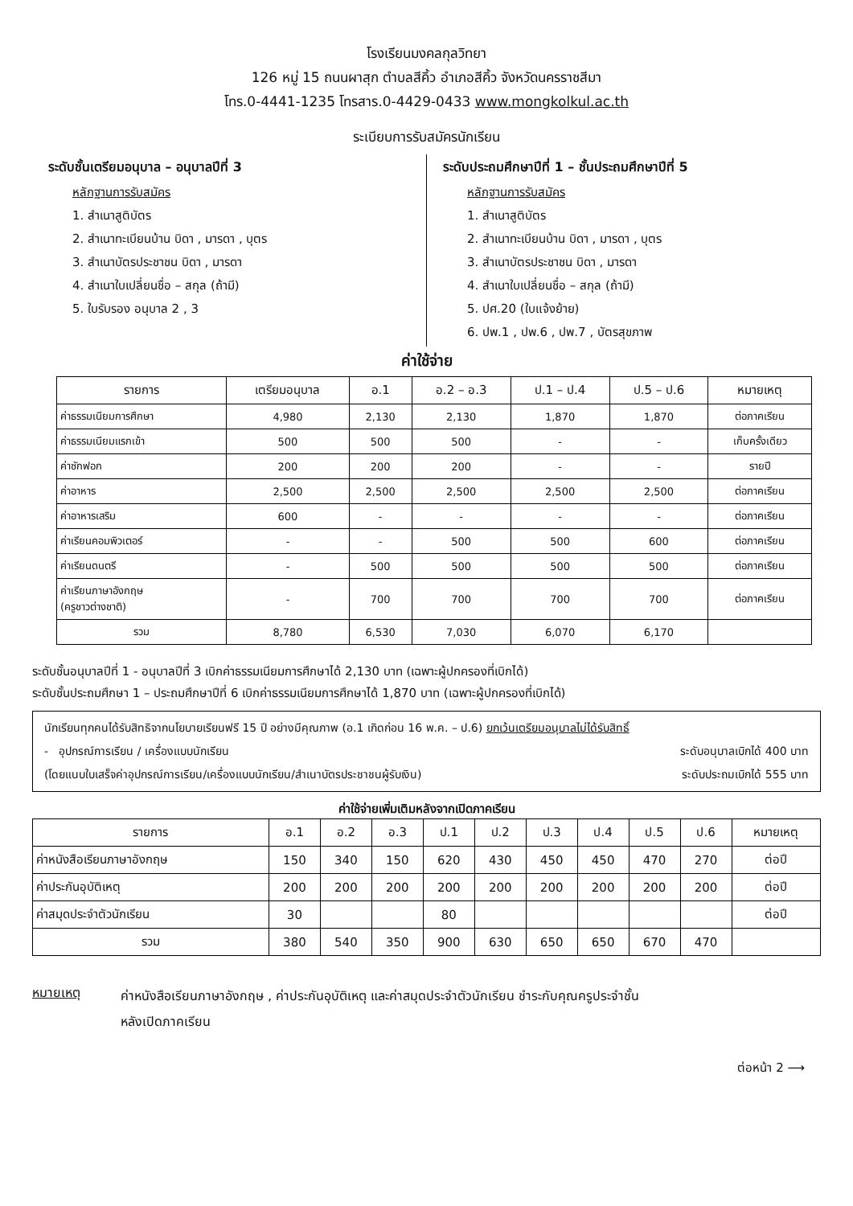โรงเรียนมงคลกุลวิทยา
126 หมู่ 15 ถนนผาสุก ตำบลสีคิ้ว อำเภอสีคิ้ว จังหวัดนครราชสีมา
โทร.0-4441-1235 โทรสาร.0-4429-0433 www.mongkolkul.ac.th
ระเบียบการรับสมัครนักเรียน
ระดับชั้นเตรียมอนุบาล – อนุบาลปีที่ 3
หลักฐานการรับสมัคร
1. สำเนาสูติบัตร
2. สำเนาทะเบียนบ้าน บิดา , มารดา , บุตร
3. สำเนาบัตรประชาชน บิดา , มารดา
4. สำเนาใบเปลี่ยนชื่อ – สกุล (ถ้ามี)
5. ใบรับรอง อนุบาล 2 , 3
ระดับประถมศึกษาปีที่ 1 – ชั้นประถมศึกษาปีที่ 5
หลักฐานการรับสมัคร
1. สำเนาสูติบัตร
2. สำเนาทะเบียนบ้าน บิดา , มารดา , บุตร
3. สำเนาบัตรประชาชน บิดา , มารดา
4. สำเนาใบเปลี่ยนชื่อ – สกุล (ถ้ามี)
5. ปศ.20 (ใบแจ้งย้าย)
6. ปพ.1 , ปพ.6 , ปพ.7 , บัตรสุขภาพ
ค่าใช้จ่าย
| รายการ | เตรียมอนุบาล | อ.1 | อ.2 – อ.3 | ป.1 – ป.4 | ป.5 – ป.6 | หมายเหตุ |
| --- | --- | --- | --- | --- | --- | --- |
| ค่าธรรมเนียมการศึกษา | 4,980 | 2,130 | 2,130 | 1,870 | 1,870 | ต่อภาคเรียน |
| ค่าธรรมเนียมแรกเข้า | 500 | 500 | 500 | - | - | เก็บครั้งเดียว |
| ค่าซักฟอก | 200 | 200 | 200 | - | - | รายปี |
| ค่าอาหาร | 2,500 | 2,500 | 2,500 | 2,500 | 2,500 | ต่อภาคเรียน |
| ค่าอาหารเสริม | 600 | - | - | - | - | ต่อภาคเรียน |
| ค่าเรียนคอมพิวเตอร์ | - | - | 500 | 500 | 600 | ต่อภาคเรียน |
| ค่าเรียนดนตรี | - | 500 | 500 | 500 | 500 | ต่อภาคเรียน |
| ค่าเรียนภาษาอังกฤษ (ครูชาวต่างชาติ) | - | 700 | 700 | 700 | 700 | ต่อภาคเรียน |
| รวม | 8,780 | 6,530 | 7,030 | 6,070 | 6,170 | |
ระดับชั้นอนุบาลปีที่ 1 - อนุบาลปีที่ 3 เบิกค่าธรรมเนียมการศึกษาได้ 2,130 บาท (เฉพาะผู้ปกครองที่เบิกได้)
ระดับชั้นประถมศึกษา 1 – ประถมศึกษาปีที่ 6 เบิกค่าธรรมเนียมการศึกษาได้ 1,870 บาท (เฉพาะผู้ปกครองที่เบิกได้)
นักเรียนทุกคนได้รับสิทธิจากนโยบายเรียนฟรี 15 ปี อย่างมีคุณภาพ (อ.1 เกิดก่อน 16 พ.ค. – ป.6) ยกเว้นเตรียมอนุบาลไม่ได้รับสิทธิ์
- อุปกรณ์การเรียน / เครื่องแบบนักเรียน ระดับอนุบาลเบิกได้ 400 บาท
(โดยแนบใบเสร็จค่าอุปกรณ์การเรียน/เครื่องแบบนักเรียน/สำเนาบัตรประชาชนผู้รับเงิน) ระดับประถมเบิกได้ 555 บาท
ค่าใช้จ่ายเพิ่มเติมหลังจากเปิดภาคเรียน
| รายการ | อ.1 | อ.2 | อ.3 | ป.1 | ป.2 | ป.3 | ป.4 | ป.5 | ป.6 | หมายเหตุ |
| --- | --- | --- | --- | --- | --- | --- | --- | --- | --- | --- |
| ค่าหนังสือเรียนภาษาอังกฤษ | 150 | 340 | 150 | 620 | 430 | 450 | 450 | 470 | 270 | ต่อปี |
| ค่าประกันอุบัติเหตุ | 200 | 200 | 200 | 200 | 200 | 200 | 200 | 200 | 200 | ต่อปี |
| ค่าสมุดประจำตัวนักเรียน | 30 | | | 80 | | | | | | ต่อปี |
| รวม | 380 | 540 | 350 | 900 | 630 | 650 | 650 | 670 | 470 | |
หมายเหตุ
ค่าหนังสือเรียนภาษาอังกฤษ , ค่าประกันอุบัติเหตุ และค่าสมุดประจำตัวนักเรียน ชำระกับคุณครูประจำชั้น
หลังเปิดภาคเรียน
ต่อหน้า 2 ⟶